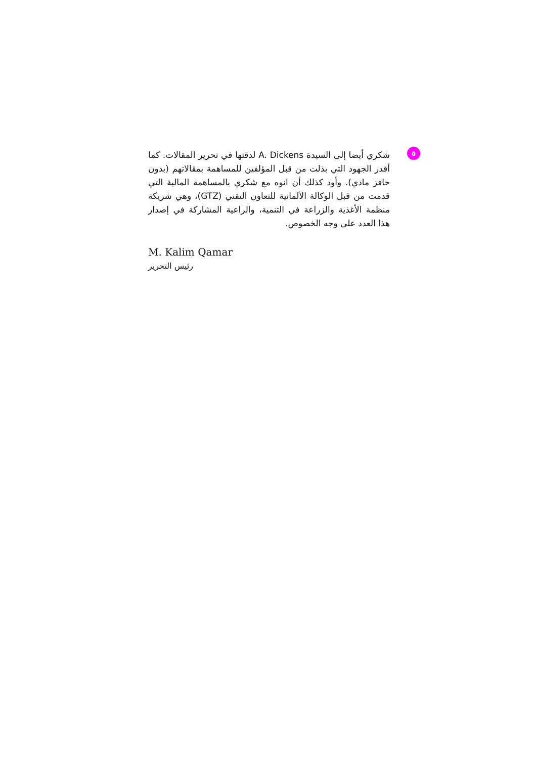٥
شكري أيضا إلى السيدة A. Dickens لدقتها في تحرير المقالات. كما أقدر الجهود التي بذلت من قبل المؤلفين للمساهمة بمقالاتهم (بدون حافز مادي). وأود كذلك أن انوه مع شكري بالمساهمة المالية التي قدمت من قبل الوكالة الألمانية للتعاون التقني (GTZ)، وهي شريكة منظمة الأغذية والزراعة في التنمية، والراعية المشاركة في إصدار هذا العدد على وجه الخصوص.
M. Kalim Qamar
رئيس التحرير